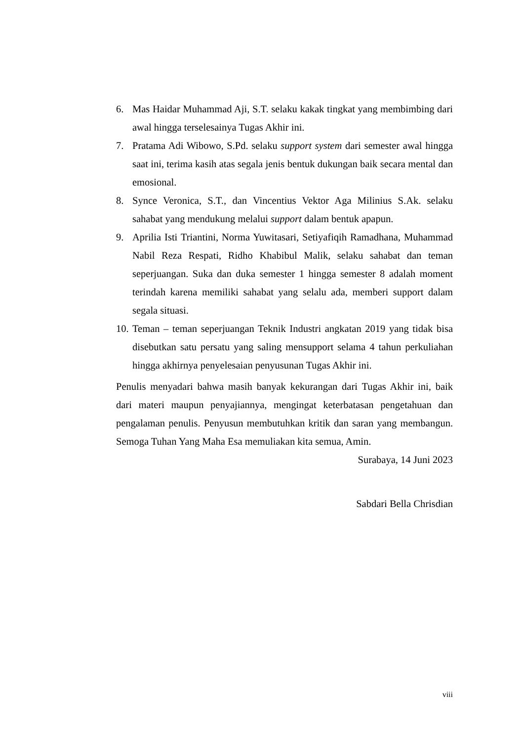6. Mas Haidar Muhammad Aji, S.T. selaku kakak tingkat yang membimbing dari awal hingga terselesainya Tugas Akhir ini.
7. Pratama Adi Wibowo, S.Pd. selaku support system dari semester awal hingga saat ini, terima kasih atas segala jenis bentuk dukungan baik secara mental dan emosional.
8. Synce Veronica, S.T., dan Vincentius Vektor Aga Milinius S.Ak. selaku sahabat yang mendukung melalui support dalam bentuk apapun.
9. Aprilia Isti Triantini, Norma Yuwitasari, Setiyafiqih Ramadhana, Muhammad Nabil Reza Respati, Ridho Khabibul Malik, selaku sahabat dan teman seperjuangan. Suka dan duka semester 1 hingga semester 8 adalah moment terindah karena memiliki sahabat yang selalu ada, memberi support dalam segala situasi.
10. Teman – teman seperjuangan Teknik Industri angkatan 2019 yang tidak bisa disebutkan satu persatu yang saling mensupport selama 4 tahun perkuliahan hingga akhirnya penyelesaian penyusunan Tugas Akhir ini.
Penulis menyadari bahwa masih banyak kekurangan dari Tugas Akhir ini, baik dari materi maupun penyajiannya, mengingat keterbatasan pengetahuan dan pengalaman penulis. Penyusun membutuhkan kritik dan saran yang membangun. Semoga Tuhan Yang Maha Esa memuliakan kita semua, Amin.
Surabaya, 14 Juni 2023
Sabdari Bella Chrisdian
viii